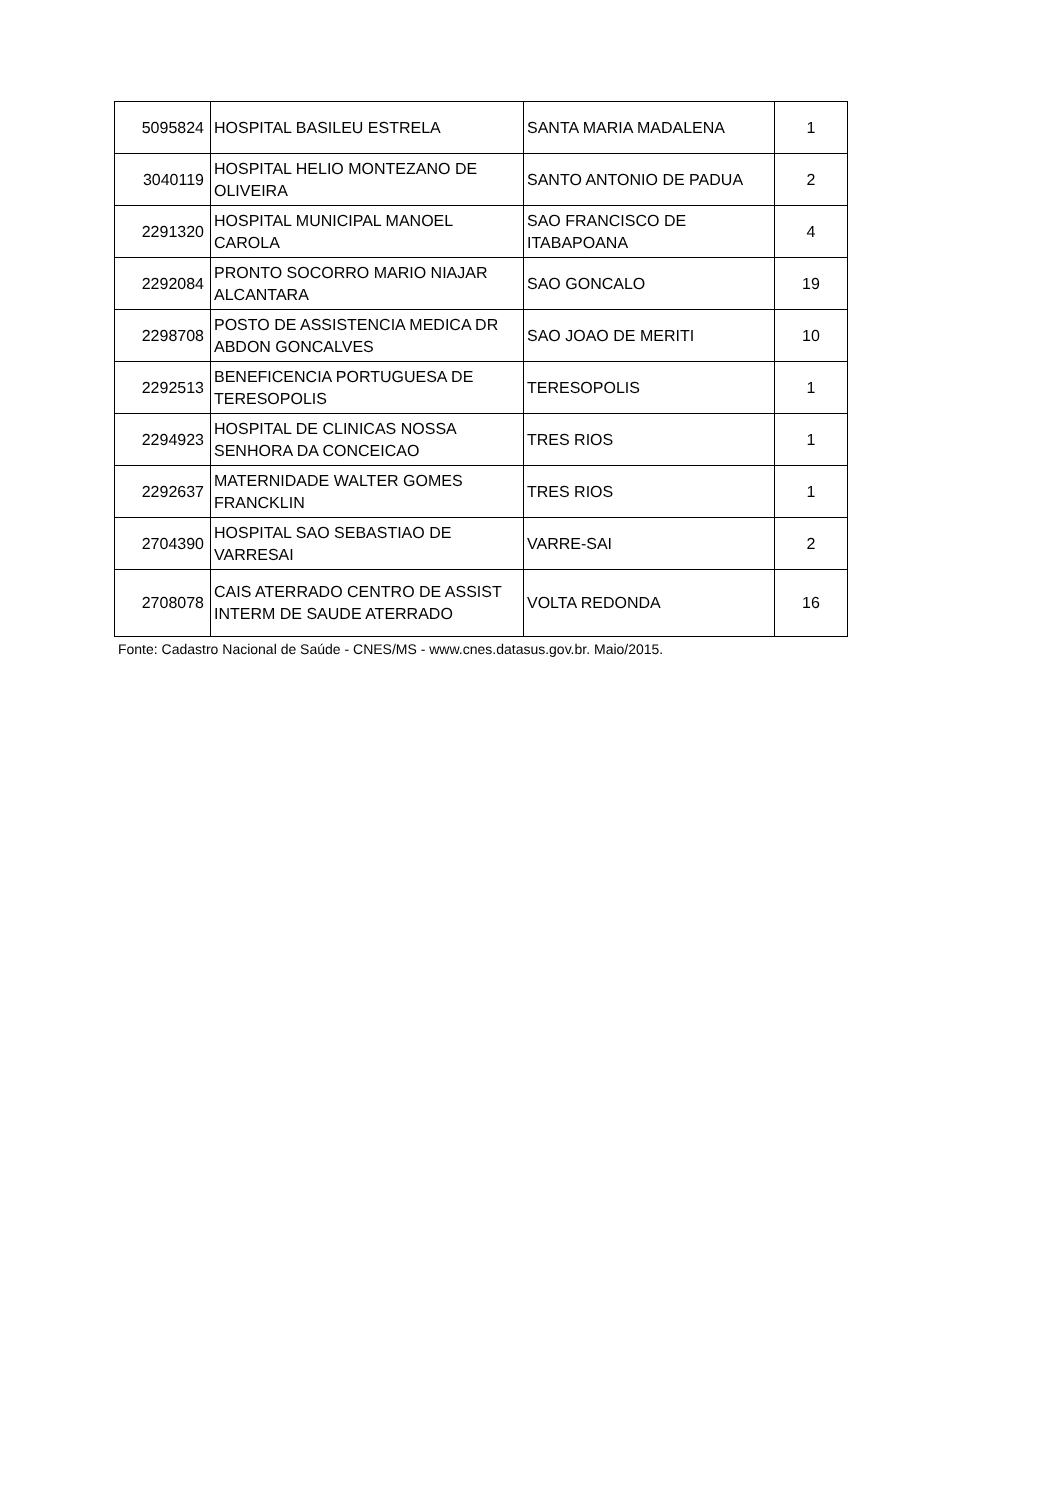| 5095824 | HOSPITAL BASILEU ESTRELA | SANTA MARIA MADALENA | 1 |
| 3040119 | HOSPITAL HELIO MONTEZANO DE OLIVEIRA | SANTO ANTONIO DE PADUA | 2 |
| 2291320 | HOSPITAL MUNICIPAL MANOEL CAROLA | SAO FRANCISCO DE ITABAPOANA | 4 |
| 2292084 | PRONTO SOCORRO MARIO NIAJAR ALCANTARA | SAO GONCALO | 19 |
| 2298708 | POSTO DE ASSISTENCIA MEDICA DR ABDON GONCALVES | SAO JOAO DE MERITI | 10 |
| 2292513 | BENEFICENCIA PORTUGUESA DE TERESOPOLIS | TERESOPOLIS | 1 |
| 2294923 | HOSPITAL DE CLINICAS NOSSA SENHORA DA CONCEICAO | TRES RIOS | 1 |
| 2292637 | MATERNIDADE WALTER GOMES FRANCKLIN | TRES RIOS | 1 |
| 2704390 | HOSPITAL SAO SEBASTIAO DE VARRESAI | VARRE-SAI | 2 |
| 2708078 | CAIS ATERRADO CENTRO DE ASSIST INTERM DE SAUDE ATERRADO | VOLTA REDONDA | 16 |
Fonte: Cadastro Nacional de Saúde - CNES/MS - www.cnes.datasus.gov.br. Maio/2015.